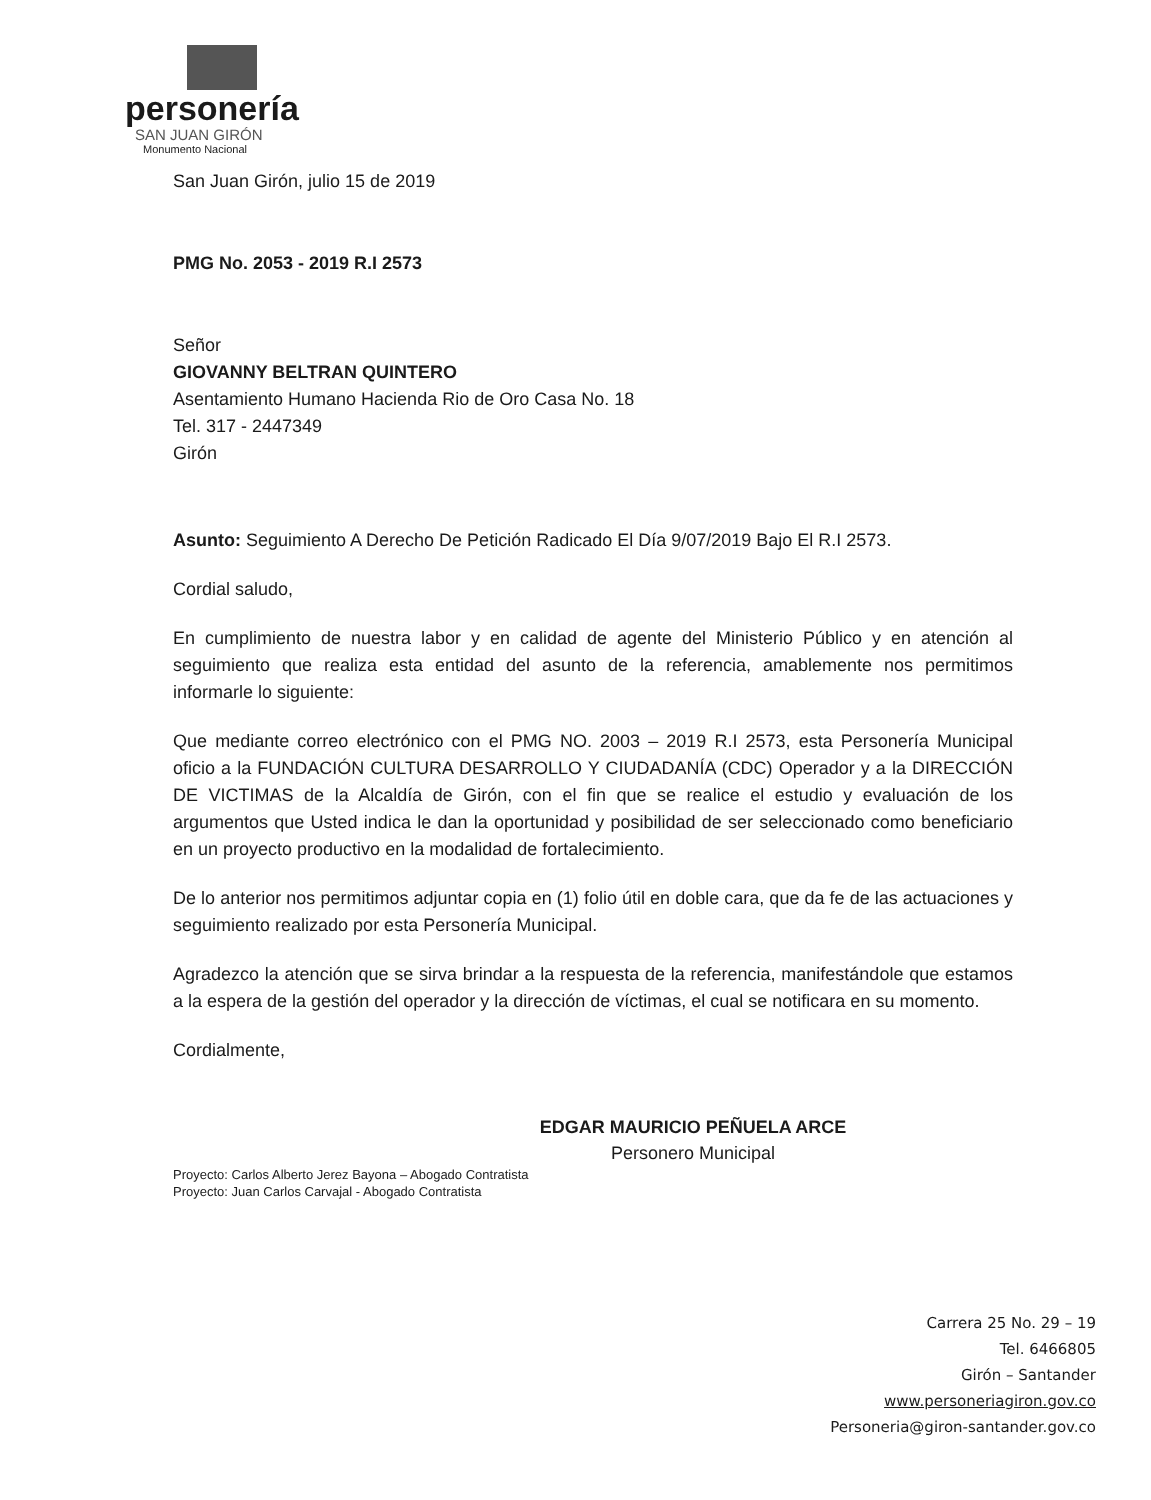personería
SAN JUAN GIRÓN
Monumento Nacional
San Juan Girón, julio 15 de 2019
PMG No. 2053 - 2019 R.I 2573
Señor
GIOVANNY BELTRAN QUINTERO
Asentamiento Humano Hacienda Rio de Oro Casa No. 18
Tel. 317 - 2447349
Girón
Asunto: Seguimiento A Derecho De Petición Radicado El Día 9/07/2019 Bajo El R.I 2573.
Cordial saludo,
En cumplimiento de nuestra labor y en calidad de agente del Ministerio Público y en atención al seguimiento que realiza esta entidad del asunto de la referencia, amablemente nos permitimos informarle lo siguiente:
Que mediante correo electrónico con el PMG NO. 2003 – 2019 R.I 2573, esta Personería Municipal oficio a la FUNDACIÓN CULTURA DESARROLLO Y CIUDADANÍA (CDC) Operador y a la DIRECCIÓN DE VICTIMAS de la Alcaldía de Girón, con el fin que se realice el estudio y evaluación de los argumentos que Usted indica le dan la oportunidad y posibilidad de ser seleccionado como beneficiario en un proyecto productivo en la modalidad de fortalecimiento.
De lo anterior nos permitimos adjuntar copia en (1) folio útil en doble cara, que da fe de las actuaciones y seguimiento realizado por esta Personería Municipal.
Agradezco la atención que se sirva brindar a la respuesta de la referencia, manifestándole que estamos a la espera de la gestión del operador y la dirección de víctimas, el cual se notificara en su momento.
Cordialmente,
EDGAR MAURICIO PEÑUELA ARCE
Personero Municipal
Proyecto: Carlos Alberto Jerez Bayona – Abogado Contratista
Proyecto: Juan Carlos Carvajal - Abogado Contratista
Carrera 25 No. 29 – 19
Tel. 6466805
Girón – Santander
www.personeriagiron.gov.co
Personeria@giron-santander.gov.co